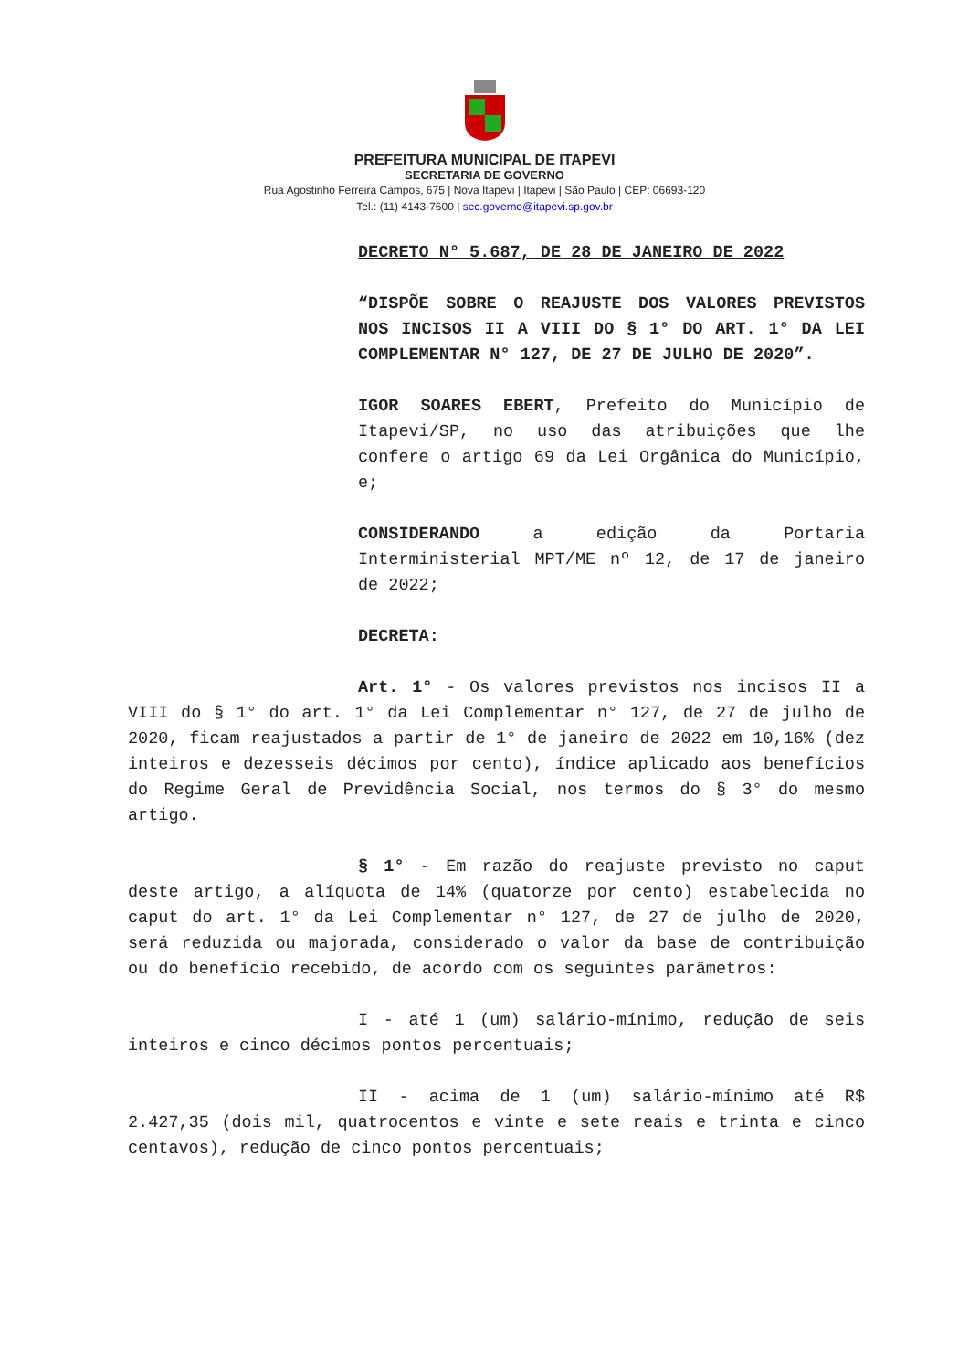PREFEITURA MUNICIPAL DE ITAPEVI
SECRETARIA DE GOVERNO
Rua Agostinho Ferreira Campos, 675 | Nova Itapevi | Itapevi | São Paulo | CEP: 06693-120
Tel.: (11) 4143-7600 | sec.governo@itapevi.sp.gov.br
DECRETO N° 5.687, DE 28 DE JANEIRO DE 2022
“DISPÕE SOBRE O REAJUSTE DOS VALORES PREVISTOS NOS INCISOS II A VIII DO § 1° DO ART. 1° DA LEI COMPLEMENTAR N° 127, DE 27 DE JULHO DE 2020”.
IGOR SOARES EBERT, Prefeito do Município de Itapevi/SP, no uso das atribuições que lhe confere o artigo 69 da Lei Orgânica do Município, e;
CONSIDERANDO a edição da Portaria Interministerial MPT/ME nº 12, de 17 de janeiro de 2022;
DECRETA:
Art. 1° - Os valores previstos nos incisos II a VIII do § 1° do art. 1° da Lei Complementar n° 127, de 27 de julho de 2020, ficam reajustados a partir de 1° de janeiro de 2022 em 10,16% (dez inteiros e dezesseis décimos por cento), índice aplicado aos benefícios do Regime Geral de Previdência Social, nos termos do § 3° do mesmo artigo.
§ 1° - Em razão do reajuste previsto no caput deste artigo, a alíquota de 14% (quatorze por cento) estabelecida no caput do art. 1° da Lei Complementar n° 127, de 27 de julho de 2020, será reduzida ou majorada, considerado o valor da base de contribuição ou do benefício recebido, de acordo com os seguintes parâmetros:
I - até 1 (um) salário-mínimo, redução de seis inteiros e cinco décimos pontos percentuais;
II - acima de 1 (um) salário-mínimo até R$ 2.427,35 (dois mil, quatrocentos e vinte e sete reais e trinta e cinco centavos), redução de cinco pontos percentuais;